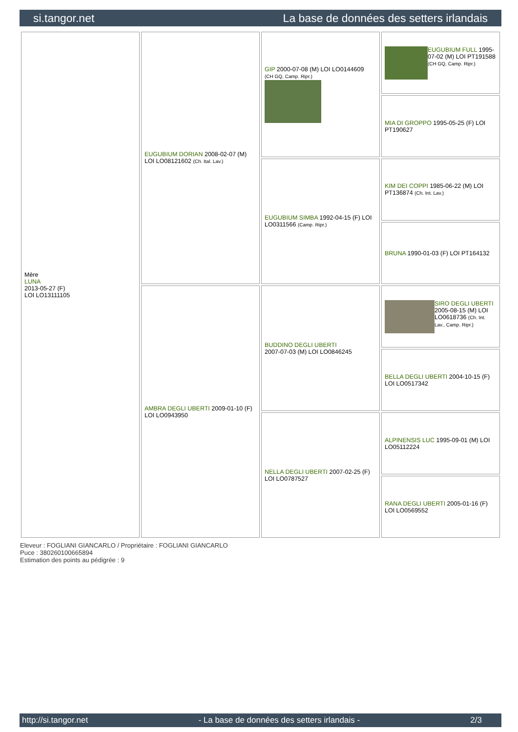si.tangor.net La base de données des setters irlandais
| Mère LUNA 2013-05-27 (F) LOI LO13111105 | EUGUBIUM DORIAN 2008-02-07 (M) LOI LO08121602 (Ch. Ital. Lav.) | GIP 2000-07-08 (M) LOI LO0144609 (CH GQ, Camp. Ripr.) | EUGUBIUM FULL 1995-07-02 (M) LOI PT191588 (CH GQ, Camp. Ripr.) |
| | | | MIA DI GROPPO 1995-05-25 (F) LOI PT190627 |
| | | EUGUBIUM SIMBA 1992-04-15 (F) LOI LO0311566 (Camp. Ripr.) | KIM DEI COPPI 1985-06-22 (M) LOI PT136874 (Ch. Int. Lav.) |
| | | | BRUNA 1990-01-03 (F) LOI PT164132 |
| | AMBRA DEGLI UBERTI 2009-01-10 (F) LOI LO0943950 | BUDDINO DEGLI UBERTI 2007-07-03 (M) LOI LO0846245 | SIRO DEGLI UBERTI 2005-08-15 (M) LOI LO0618736 (Ch. Int. Lav., Camp. Ripr.) |
| | | | BELLA DEGLI UBERTI 2004-10-15 (F) LOI LO0517342 |
| | | NELLA DEGLI UBERTI 2007-02-25 (F) LOI LO0787527 | ALPINENSIS LUC 1995-09-01 (M) LOI LO05112224 |
| | | | RANA DEGLI UBERTI 2005-01-16 (F) LOI LO0569552 |
Eleveur : FOGLIANI GIANCARLO / Propriétaire : FOGLIANI GIANCARLO
Puce : 380260100665894
Estimation des points au pédigrée : 9
http://si.tangor.net - La base de données des setters irlandais - 2/3